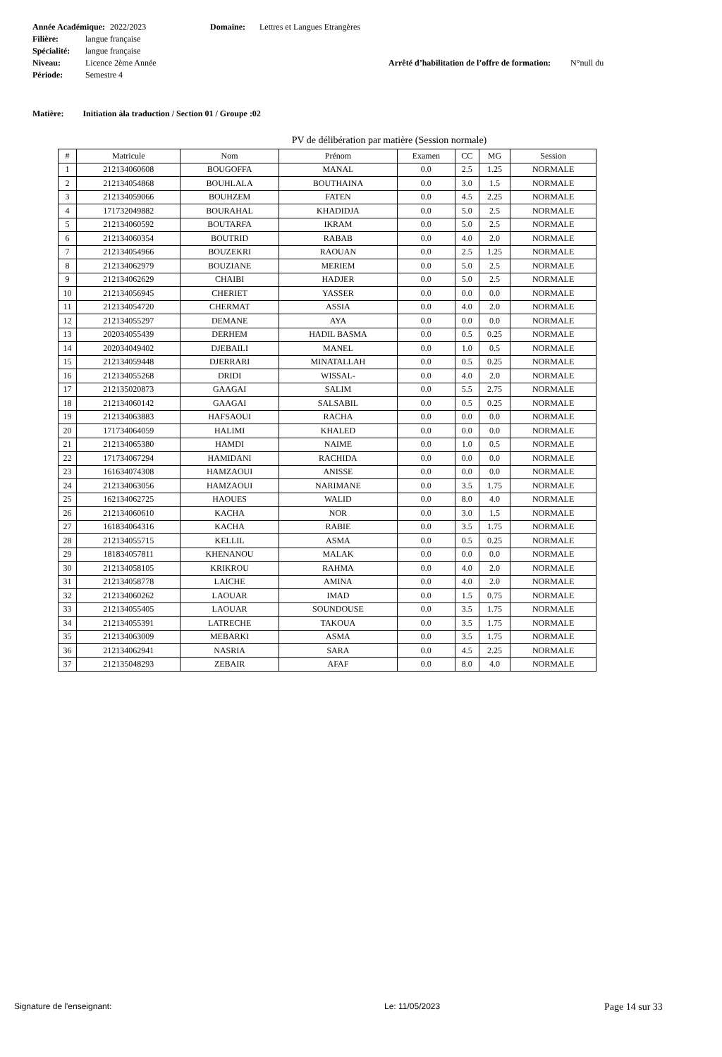Année Académique: 2022/2023 Domaine: Lettres et Langues Etrangères
Filière: langue française
Spécialité: langue française
Niveau: Licence 2ème Année Arrêté d’habilitation de l’offre de formation: N°null du
Période: Semestre 4
Matière: Initiation àla traduction / Section 01 / Groupe :02
PV de délibération par matière (Session normale)
| # | Matricule | Nom | Prénom | Examen | CC | MG | Session |
| --- | --- | --- | --- | --- | --- | --- | --- |
| 1 | 212134060608 | BOUGOFFA | MANAL | 0.0 | 2.5 | 1.25 | NORMALE |
| 2 | 212134054868 | BOUHLALA | BOUTHAINA | 0.0 | 3.0 | 1.5 | NORMALE |
| 3 | 212134059066 | BOUHZEM | FATEN | 0.0 | 4.5 | 2.25 | NORMALE |
| 4 | 171732049882 | BOURAHAL | KHADIDJA | 0.0 | 5.0 | 2.5 | NORMALE |
| 5 | 212134060592 | BOUTARFA | IKRAM | 0.0 | 5.0 | 2.5 | NORMALE |
| 6 | 212134060354 | BOUTRID | RABAB | 0.0 | 4.0 | 2.0 | NORMALE |
| 7 | 212134054966 | BOUZEKRI | RAOUAN | 0.0 | 2.5 | 1.25 | NORMALE |
| 8 | 212134062979 | BOUZIANE | MERIEM | 0.0 | 5.0 | 2.5 | NORMALE |
| 9 | 212134062629 | CHAIBI | HADJER | 0.0 | 5.0 | 2.5 | NORMALE |
| 10 | 212134056945 | CHERIET | YASSER | 0.0 | 0.0 | 0.0 | NORMALE |
| 11 | 212134054720 | CHERMAT | ASSIA | 0.0 | 4.0 | 2.0 | NORMALE |
| 12 | 212134055297 | DEMANE | AYA | 0.0 | 0.0 | 0.0 | NORMALE |
| 13 | 202034055439 | DERHEM | HADIL BASMA | 0.0 | 0.5 | 0.25 | NORMALE |
| 14 | 202034049402 | DJEBAILI | MANEL | 0.0 | 1.0 | 0.5 | NORMALE |
| 15 | 212134059448 | DJERRARI | MINATALLAH | 0.0 | 0.5 | 0.25 | NORMALE |
| 16 | 212134055268 | DRIDI | WISSAL- | 0.0 | 4.0 | 2.0 | NORMALE |
| 17 | 212135020873 | GAAGAI | SALIM | 0.0 | 5.5 | 2.75 | NORMALE |
| 18 | 212134060142 | GAAGAI | SALSABIL | 0.0 | 0.5 | 0.25 | NORMALE |
| 19 | 212134063883 | HAFSAOUI | RACHA | 0.0 | 0.0 | 0.0 | NORMALE |
| 20 | 171734064059 | HALIMI | KHALED | 0.0 | 0.0 | 0.0 | NORMALE |
| 21 | 212134065380 | HAMDI | NAIME | 0.0 | 1.0 | 0.5 | NORMALE |
| 22 | 171734067294 | HAMIDANI | RACHIDA | 0.0 | 0.0 | 0.0 | NORMALE |
| 23 | 161634074308 | HAMZAOUI | ANISSE | 0.0 | 0.0 | 0.0 | NORMALE |
| 24 | 212134063056 | HAMZAOUI | NARIMANE | 0.0 | 3.5 | 1.75 | NORMALE |
| 25 | 162134062725 | HAOUES | WALID | 0.0 | 8.0 | 4.0 | NORMALE |
| 26 | 212134060610 | KACHA | NOR | 0.0 | 3.0 | 1.5 | NORMALE |
| 27 | 161834064316 | KACHA | RABIE | 0.0 | 3.5 | 1.75 | NORMALE |
| 28 | 212134055715 | KELLIL | ASMA | 0.0 | 0.5 | 0.25 | NORMALE |
| 29 | 181834057811 | KHENANOU | MALAK | 0.0 | 0.0 | 0.0 | NORMALE |
| 30 | 212134058105 | KRIKROU | RAHMA | 0.0 | 4.0 | 2.0 | NORMALE |
| 31 | 212134058778 | LAICHE | AMINA | 0.0 | 4.0 | 2.0 | NORMALE |
| 32 | 212134060262 | LAOUAR | IMAD | 0.0 | 1.5 | 0.75 | NORMALE |
| 33 | 212134055405 | LAOUAR | SOUNDOUSE | 0.0 | 3.5 | 1.75 | NORMALE |
| 34 | 212134055391 | LATRECHE | TAKOUA | 0.0 | 3.5 | 1.75 | NORMALE |
| 35 | 212134063009 | MEBARKI | ASMA | 0.0 | 3.5 | 1.75 | NORMALE |
| 36 | 212134062941 | NASRIA | SARA | 0.0 | 4.5 | 2.25 | NORMALE |
| 37 | 212135048293 | ZEBAIR | AFAF | 0.0 | 8.0 | 4.0 | NORMALE |
Signature de l'enseignant: Le: 11/05/2023 Page 14 sur 33